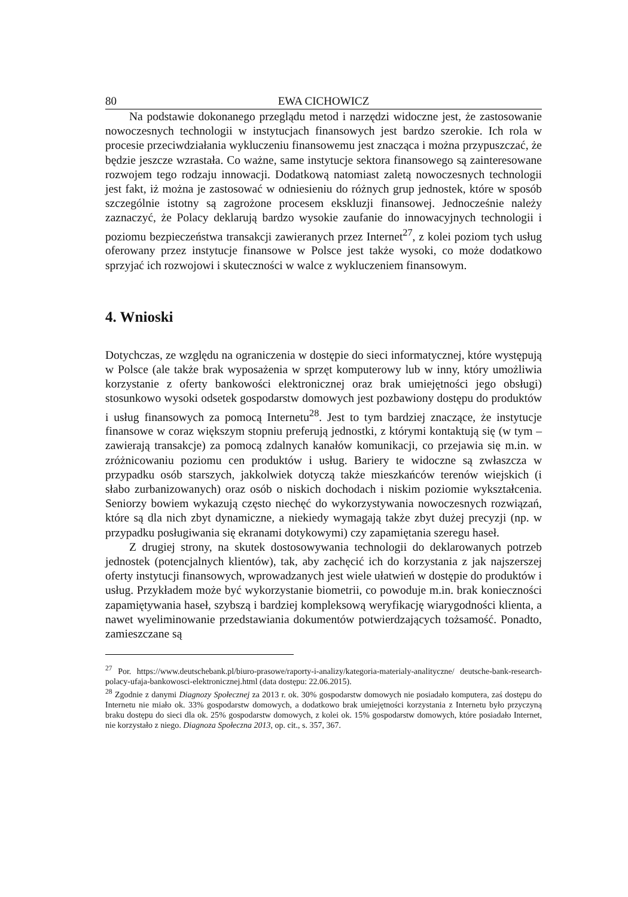80 EWA CICHOWICZ
Na podstawie dokonanego przeglądu metod i narzędzi widoczne jest, że zastosowanie nowoczesnych technologii w instytucjach finansowych jest bardzo szerokie. Ich rola w procesie przeciwdziałania wykluczeniu finansowemu jest znacząca i można przypuszczać, że będzie jeszcze wzrastała. Co ważne, same instytucje sektora finansowego są zainteresowane rozwojem tego rodzaju innowacji. Dodatkową natomiast zaletą nowoczesnych technologii jest fakt, iż można je zastosować w odniesieniu do różnych grup jednostek, które w sposób szczególnie istotny są zagrożone procesem ekskluzji finansowej. Jednocześnie należy zaznaczyć, że Polacy deklarują bardzo wysokie zaufanie do innowacyjnych technologii i poziomu bezpieczeństwa transakcji zawieranych przez Internet<sup>27</sup>, z kolei poziom tych usług oferowany przez instytucje finansowe w Polsce jest także wysoki, co może dodatkowo sprzyjać ich rozwojowi i skuteczności w walce z wykluczeniem finansowym.
4. Wnioski
Dotychczas, ze względu na ograniczenia w dostępie do sieci informatycznej, które występują w Polsce (ale także brak wyposażenia w sprzęt komputerowy lub w inny, który umożliwia korzystanie z oferty bankowości elektronicznej oraz brak umiejętności jego obsługi) stosunkowo wysoki odsetek gospodarstw domowych jest pozbawiony dostępu do produktów i usług finansowych za pomocą Internetu<sup>28</sup>. Jest to tym bardziej znaczące, że instytucje finansowe w coraz większym stopniu preferują jednostki, z którymi kontaktują się (w tym – zawierają transakcje) za pomocą zdalnych kanałów komunikacji, co przejawia się m.in. w zróżnicowaniu poziomu cen produktów i usług. Bariery te widoczne są zwłaszcza w przypadku osób starszych, jakkolwiek dotyczą także mieszkańców terenów wiejskich (i słabo zurbanizowanych) oraz osób o niskich dochodach i niskim poziomie wykształcenia. Seniorzy bowiem wykazują często niechęć do wykorzystywania nowoczesnych rozwiązań, które są dla nich zbyt dynamiczne, a niekiedy wymagają także zbyt dużej precyzji (np. w przypadku posługiwania się ekranami dotykowymi) czy zapamiętania szeregu haseł.
Z drugiej strony, na skutek dostosowywania technologii do deklarowanych potrzeb jednostek (potencjalnych klientów), tak, aby zachęcić ich do korzystania z jak najszerszej oferty instytucji finansowych, wprowadzanych jest wiele ułatwień w dostępie do produktów i usług. Przykładem może być wykorzystanie biometrii, co powoduje m.in. brak konieczności zapamiętywania haseł, szybszą i bardziej kompleksową weryfikację wiarygodności klienta, a nawet wyeliminowanie przedstawiania dokumentów potwierdzających tożsamość. Ponadto, zamieszczane są
<sup>27</sup> Por. https://www.deutschebank.pl/biuro-prasowe/raporty-i-analizy/kategoria-materialy-analityczne/ deutsche-bank-research-polacy-ufaja-bankowosci-elektronicznej.html (data dostępu: 22.06.2015).
<sup>28</sup> Zgodnie z danymi Diagnozy Społecznej za 2013 r. ok. 30% gospodarstw domowych nie posiadało komputera, zaś dostępu do Internetu nie miało ok. 33% gospodarstw domowych, a dodatkowo brak umiejętności korzystania z Internetu było przyczyną braku dostępu do sieci dla ok. 25% gospodarstw domowych, z kolei ok. 15% gospodarstw domowych, które posiadało Internet, nie korzystało z niego. Diagnoza Społeczna 2013, op. cit., s. 357, 367.